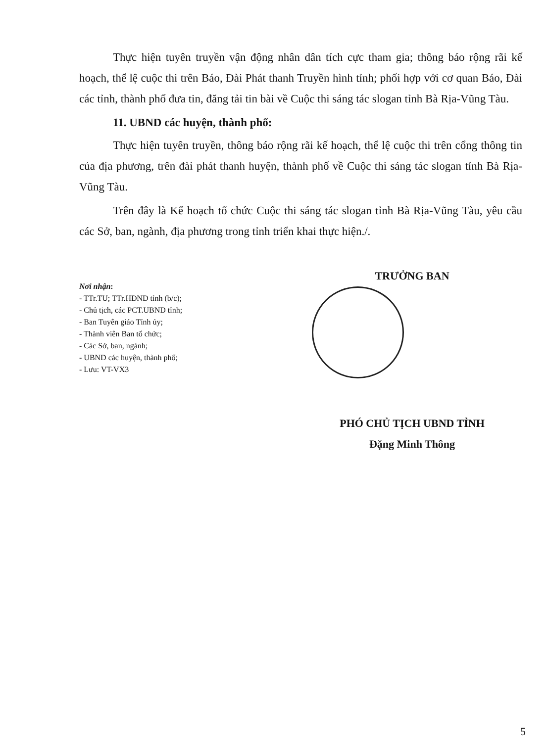Thực hiện tuyên truyền vận động nhân dân tích cực tham gia; thông báo rộng rãi kế hoạch, thể lệ cuộc thi trên Báo, Đài Phát thanh Truyền hình tỉnh; phối hợp với cơ quan Báo, Đài các tỉnh, thành phố đưa tin, đăng tải tin bài về Cuộc thi sáng tác slogan tỉnh Bà Rịa-Vũng Tàu.
11. UBND các huyện, thành phố:
Thực hiện tuyên truyền, thông báo rộng rãi kế hoạch, thể lệ cuộc thi trên cổng thông tin của địa phương, trên đài phát thanh huyện, thành phố về Cuộc thi sáng tác slogan tỉnh Bà Rịa-Vũng Tàu.
Trên đây là Kế hoạch tổ chức Cuộc thi sáng tác slogan tỉnh Bà Rịa-Vũng Tàu, yêu cầu các Sở, ban, ngành, địa phương trong tỉnh triển khai thực hiện./.
Nơi nhận:
- TTr.TU; TTr.HĐND tỉnh (b/c);
- Chủ tịch, các PCT.UBND tỉnh;
- Ban Tuyên giáo Tỉnh ủy;
- Thành viên Ban tổ chức;
- Các Sở, ban, ngành;
- UBND các huyện, thành phố;
- Lưu: VT-VX3
TRƯỞNG BAN
PHÓ CHỦ TỊCH UBND TỈNH
Đặng Minh Thông
5